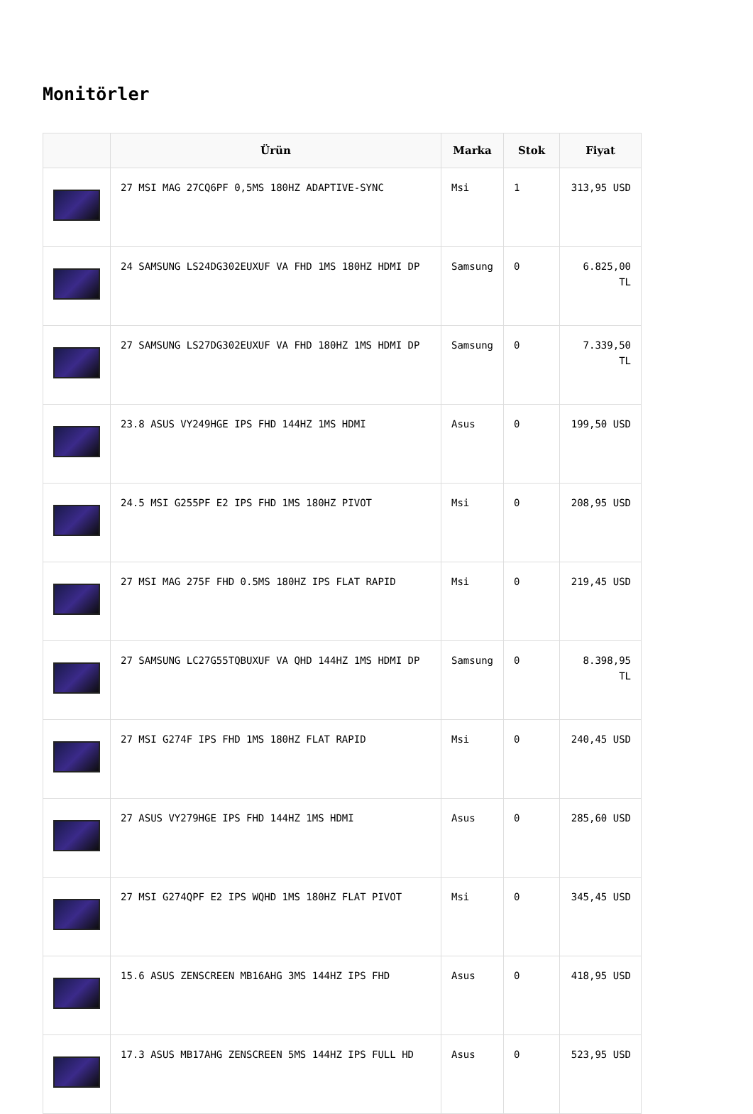Monitörler
| | Ürün | Marka | Stok | Fiyat |
| --- | --- | --- | --- | --- |
| | 27 MSI MAG 27CQ6PF 0,5MS 180HZ ADAPTIVE-SYNC | Msi | 1 | 313,95 USD |
| | 24 SAMSUNG LS24DG302EUXUF VA FHD 1MS 180HZ HDMI DP | Samsung | 0 | 6.825,00 TL |
| | 27 SAMSUNG LS27DG302EUXUF VA FHD 180HZ 1MS HDMI DP | Samsung | 0 | 7.339,50 TL |
| | 23.8 ASUS VY249HGE IPS FHD 144HZ 1MS HDMI | Asus | 0 | 199,50 USD |
| | 24.5 MSI G255PF E2 IPS FHD 1MS 180HZ PIVOT | Msi | 0 | 208,95 USD |
| | 27 MSI MAG 275F FHD 0.5MS 180HZ IPS FLAT RAPID | Msi | 0 | 219,45 USD |
| | 27 SAMSUNG LC27G55TQBUXUF VA QHD 144HZ 1MS HDMI DP | Samsung | 0 | 8.398,95 TL |
| | 27 MSI G274F IPS FHD 1MS 180HZ FLAT RAPID | Msi | 0 | 240,45 USD |
| | 27 ASUS VY279HGE IPS FHD 144HZ 1MS HDMI | Asus | 0 | 285,60 USD |
| | 27 MSI G274QPF E2 IPS WQHD 1MS 180HZ FLAT PIVOT | Msi | 0 | 345,45 USD |
| | 15.6 ASUS ZENSCREEN MB16AHG 3MS 144HZ IPS FHD | Asus | 0 | 418,95 USD |
| | 17.3 ASUS MB17AHG ZENSCREEN 5MS 144HZ IPS FULL HD | Asus | 0 | 523,95 USD |